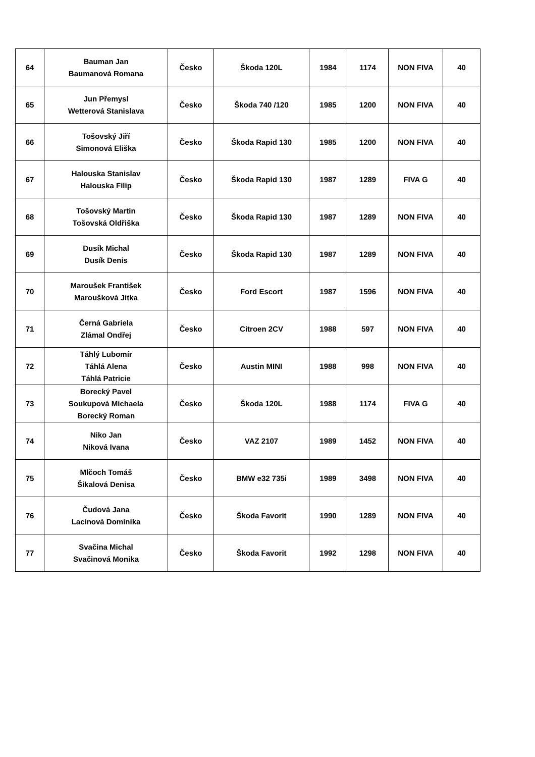| 64 | Bauman Jan Baumanová Romana | Česko | Škoda 120L | 1984 | 1174 | NON FIVA | 40 |
| 65 | Jun Přemysl Wetterová Stanislava | Česko | Škoda 740 /120 | 1985 | 1200 | NON FIVA | 40 |
| 66 | Tošovský Jiří Simonová Eliška | Česko | Škoda Rapid 130 | 1985 | 1200 | NON FIVA | 40 |
| 67 | Halouska Stanislav Halouska Filip | Česko | Škoda Rapid 130 | 1987 | 1289 | FIVA G | 40 |
| 68 | Tošovský Martin Tošovská Oldřiška | Česko | Škoda Rapid 130 | 1987 | 1289 | NON FIVA | 40 |
| 69 | Dusík Michal Dusík Denis | Česko | Škoda Rapid 130 | 1987 | 1289 | NON FIVA | 40 |
| 70 | Maroušek František Maroušková Jitka | Česko | Ford Escort | 1987 | 1596 | NON FIVA | 40 |
| 71 | Černá Gabriela Zlámal Ondřej | Česko | Citroen 2CV | 1988 | 597 | NON FIVA | 40 |
| 72 | Táhlý Lubomír Táhlá Alena Táhlá Patricie | Česko | Austin MINI | 1988 | 998 | NON FIVA | 40 |
| 73 | Borecký Pavel Soukupová Michaela Borecký Roman | Česko | Škoda 120L | 1988 | 1174 | FIVA G | 40 |
| 74 | Niko Jan Niková Ivana | Česko | VAZ 2107 | 1989 | 1452 | NON FIVA | 40 |
| 75 | Mlčoch Tomáš Šikalová Denisa | Česko | BMW e32 735i | 1989 | 3498 | NON FIVA | 40 |
| 76 | Čudová Jana Lacinová Dominika | Česko | Škoda Favorit | 1990 | 1289 | NON FIVA | 40 |
| 77 | Svačina Michal Svačinová Monika | Česko | Škoda Favorit | 1992 | 1298 | NON FIVA | 40 |